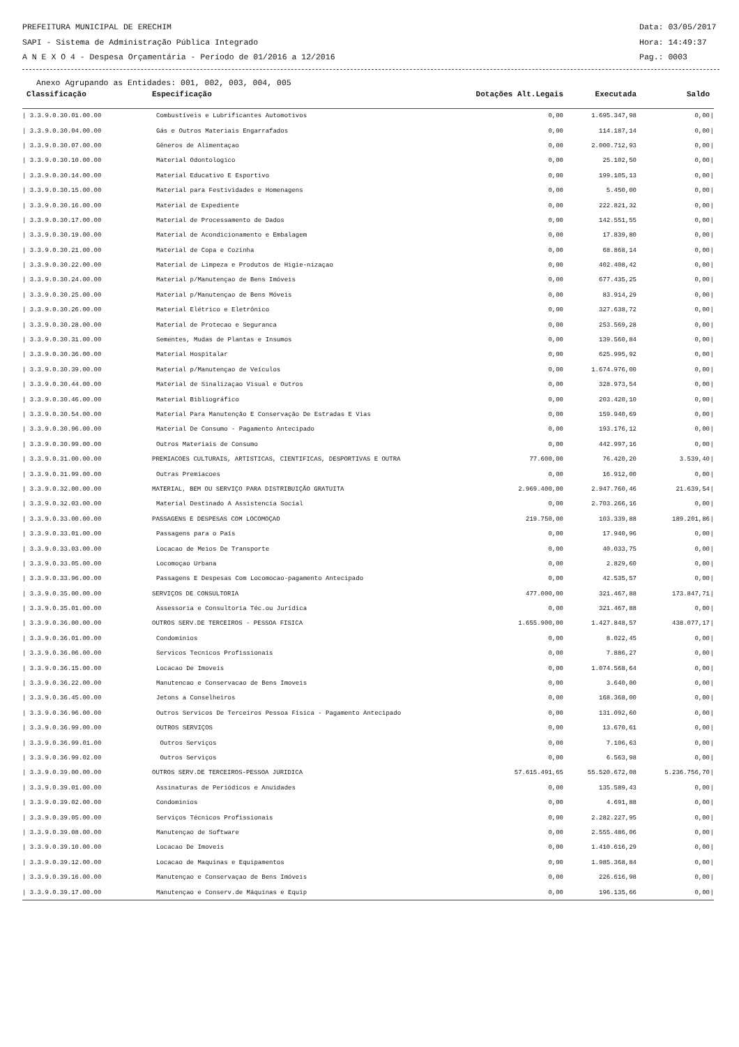PREFEITURA MUNICIPAL DE ERECHIM Data: 03/05/2017
SAPI - Sistema de Administração Pública Integrado Hora: 14:49:37
A N E X O 4 - Despesa Orçamentária - Período de 01/2016 a 12/2016 Pag.: 0003
Anexo Agrupando as Entidades: 001, 002, 003, 004, 005
| Classificação | Especificação | Dotações Alt.Legais | Executada | Saldo | |
| --- | --- | --- | --- | --- | --- |
| / 3.3.9.0.30.01.00.00 | Combustíveis e Lubrificantes Automotivos | 0,00 | 1.695.347,98 | 0,00 | / |
| / 3.3.9.0.30.04.00.00 | Gás e Outros Materiais Engarrafados | 0,00 | 114.187,14 | 0,00 | / |
| / 3.3.9.0.30.07.00.00 | Gêneros de Alimentaçao | 0,00 | 2.000.712,93 | 0,00 | / |
| / 3.3.9.0.30.10.00.00 | Material Odontologico | 0,00 | 25.102,50 | 0,00 | / |
| / 3.3.9.0.30.14.00.00 | Material Educativo E Esportivo | 0,00 | 199.105,13 | 0,00 | / |
| / 3.3.9.0.30.15.00.00 | Material para Festividades e Homenagens | 0,00 | 5.450,00 | 0,00 | / |
| / 3.3.9.0.30.16.00.00 | Material de Expediente | 0,00 | 222.821,32 | 0,00 | / |
| / 3.3.9.0.30.17.00.00 | Material de Processamento de Dados | 0,00 | 142.551,55 | 0,00 | / |
| / 3.3.9.0.30.19.00.00 | Material de Acondicionamento e Embalagem | 0,00 | 17.839,80 | 0,00 | / |
| / 3.3.9.0.30.21.00.00 | Material de Copa e Cozinha | 0,00 | 68.868,14 | 0,00 | / |
| / 3.3.9.0.30.22.00.00 | Material de Limpeza e Produtos de Higie-nizaçao | 0,00 | 402.408,42 | 0,00 | / |
| / 3.3.9.0.30.24.00.00 | Material p/Manutençao de Bens Imóveis | 0,00 | 677.435,25 | 0,00 | / |
| / 3.3.9.0.30.25.00.00 | Material p/Manutençao de Bens Móveis | 0,00 | 83.914,29 | 0,00 | / |
| / 3.3.9.0.30.26.00.00 | Material Elétrico e Eletrônico | 0,00 | 327.638,72 | 0,00 | / |
| / 3.3.9.0.30.28.00.00 | Material de Protecao e Seguranca | 0,00 | 253.569,28 | 0,00 | / |
| / 3.3.9.0.30.31.00.00 | Sementes, Mudas de Plantas e Insumos | 0,00 | 139.560,84 | 0,00 | / |
| / 3.3.9.0.30.36.00.00 | Material Hospitalar | 0,00 | 625.995,92 | 0,00 | / |
| / 3.3.9.0.30.39.00.00 | Material p/Manutençao de Veículos | 0,00 | 1.674.976,00 | 0,00 | / |
| / 3.3.9.0.30.44.00.00 | Material de Sinalizaçao Visual e Outros | 0,00 | 328.973,54 | 0,00 | / |
| / 3.3.9.0.30.46.00.00 | Material Bibliográfico | 0,00 | 203.420,10 | 0,00 | / |
| / 3.3.9.0.30.54.00.00 | Material Para Manutenção E Conservação De Estradas E Vias | 0,00 | 159.940,69 | 0,00 | / |
| / 3.3.9.0.30.96.00.00 | Material De Consumo - Pagamento Antecipado | 0,00 | 193.176,12 | 0,00 | / |
| / 3.3.9.0.30.99.00.00 | Outros Materiais de Consumo | 0,00 | 442.997,16 | 0,00 | / |
| / 3.3.9.0.31.00.00.00 | PREMIACOES CULTURAIS, ARTISTICAS, CIENTIFICAS, DESPORTIVAS E OUTRA | 77.600,00 | 76.420,20 | 3.539,40 | / |
| / 3.3.9.0.31.99.00.00 | Outras Premiacoes | 0,00 | 16.912,00 | 0,00 | / |
| / 3.3.9.0.32.00.00.00 | MATERIAL, BEM OU SERVIÇO PARA DISTRIBUIÇÃO GRATUITA | 2.969.400,00 | 2.947.760,46 | 21.639,54 | / |
| / 3.3.9.0.32.03.00.00 | Material Destinado A Assistencia Social | 0,00 | 2.703.266,16 | 0,00 | / |
| / 3.3.9.0.33.00.00.00 | PASSAGENS E DESPESAS COM LOCOMOÇAO | 219.750,00 | 103.339,88 | 189.201,86 | / |
| / 3.3.9.0.33.01.00.00 | Passagens para o País | 0,00 | 17.940,96 | 0,00 | / |
| / 3.3.9.0.33.03.00.00 | Locacao de Meios De Transporte | 0,00 | 40.033,75 | 0,00 | / |
| / 3.3.9.0.33.05.00.00 | Locomoçao Urbana | 0,00 | 2.829,60 | 0,00 | / |
| / 3.3.9.0.33.96.00.00 | Passagens E Despesas Com Locomocao-pagamento Antecipado | 0,00 | 42.535,57 | 0,00 | / |
| / 3.3.9.0.35.00.00.00 | SERVIÇOS DE CONSULTORIA | 477.000,00 | 321.467,88 | 173.847,71 | / |
| / 3.3.9.0.35.01.00.00 | Assessoria e Consultoria Téc.ou Jurídica | 0,00 | 321.467,88 | 0,00 | / |
| / 3.3.9.0.36.00.00.00 | OUTROS SERV.DE TERCEIROS - PESSOA FISICA | 1.655.900,00 | 1.427.848,57 | 438.077,17 | / |
| / 3.3.9.0.36.01.00.00 | Condominios | 0,00 | 8.022,45 | 0,00 | / |
| / 3.3.9.0.36.06.00.00 | Servicos Tecnicos Profissionais | 0,00 | 7.886,27 | 0,00 | / |
| / 3.3.9.0.36.15.00.00 | Locacao De Imoveis | 0,00 | 1.074.568,64 | 0,00 | / |
| / 3.3.9.0.36.22.00.00 | Manutencao e Conservacao de Bens Imoveis | 0,00 | 3.640,00 | 0,00 | / |
| / 3.3.9.0.36.45.00.00 | Jetons a Conselheiros | 0,00 | 168.368,00 | 0,00 | / |
| / 3.3.9.0.36.96.00.00 | Outros Servicos De Terceiros Pessoa Fisica - Pagamento Antecipado | 0,00 | 131.092,60 | 0,00 | / |
| / 3.3.9.0.36.99.00.00 | OUTROS SERVIÇOS | 0,00 | 13.670,61 | 0,00 | / |
| / 3.3.9.0.36.99.01.00 | Outros Serviços | 0,00 | 7.106,63 | 0,00 | / |
| / 3.3.9.0.36.99.02.00 | Outros Serviços | 0,00 | 6.563,98 | 0,00 | / |
| / 3.3.9.0.39.00.00.00 | OUTROS SERV.DE TERCEIROS-PESSOA JURIDICA | 57.615.491,65 | 55.520.672,08 | 5.236.756,70 | / |
| / 3.3.9.0.39.01.00.00 | Assinaturas de Periódicos e Anuidades | 0,00 | 135.589,43 | 0,00 | / |
| / 3.3.9.0.39.02.00.00 | Condominios | 0,00 | 4.691,88 | 0,00 | / |
| / 3.3.9.0.39.05.00.00 | Serviços Técnicos Profissionais | 0,00 | 2.282.227,95 | 0,00 | / |
| / 3.3.9.0.39.08.00.00 | Manutençao de Software | 0,00 | 2.555.486,06 | 0,00 | / |
| / 3.3.9.0.39.10.00.00 | Locacao De Imoveis | 0,00 | 1.410.616,29 | 0,00 | / |
| / 3.3.9.0.39.12.00.00 | Locacao de Maquinas e Equipamentos | 0,00 | 1.985.368,84 | 0,00 | / |
| / 3.3.9.0.39.16.00.00 | Manutençao e Conservaçao de Bens Imóveis | 0,00 | 226.616,98 | 0,00 | / |
| / 3.3.9.0.39.17.00.00 | Manutençao e Conserv.de Máquinas e Equip | 0,00 | 196.135,66 | 0,00 | / |